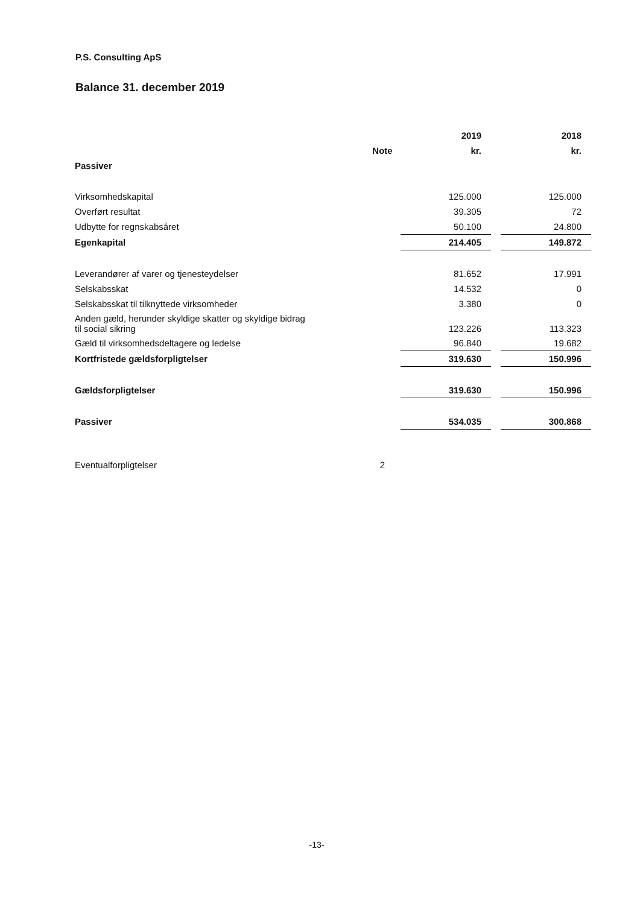P.S. Consulting ApS
Balance 31. december 2019
| | | 2019 | | 2018 |
| --- | --- | --- | --- | --- |
| | Note | kr. | | kr. |
| Passiver | | | | |
| Virksomhedskapital | | 125.000 | | 125.000 |
| Overført resultat | | 39.305 | | 72 |
| Udbytte for regnskabsåret | | 50.100 | | 24.800 |
| Egenkapital | | 214.405 | | 149.872 |
| Leverandører af varer og tjenesteydelser | | 81.652 | | 17.991 |
| Selskabsskat | | 14.532 | | 0 |
| Selskabsskat til tilknyttede virksomheder | | 3.380 | | 0 |
| Anden gæld, herunder skyldige skatter og skyldige bidrag til social sikring | | 123.226 | | 113.323 |
| Gæld til virksomhedsdeltagere og ledelse | | 96.840 | | 19.682 |
| Kortfristede gældsforpligtelser | | 319.630 | | 150.996 |
| Gældsforpligtelser | | 319.630 | | 150.996 |
| Passiver | | 534.035 | | 300.868 |
| Eventualforpligtelser | 2 | | | |
-13-